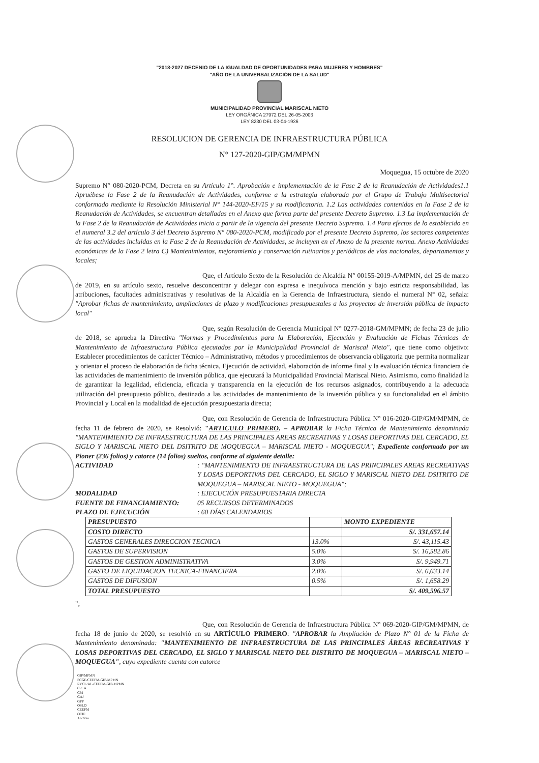"2018-2027 DECENIO DE LA IGUALDAD DE OPORTUNIDADES PARA MUJERES Y HOMBRES"
"AÑO DE LA UNIVERSALIZACIÓN DE LA SALUD"
MUNICIPALIDAD PROVINCIAL MARISCAL NIETO
LEY ORGÁNICA 27972 DEL 26-05-2003
LEY 8230 DEL 03-04-1936
RESOLUCION DE GERENCIA DE INFRAESTRUCTURA PÚBLICA
N° 127-2020-GIP/GM/MPMN
Moquegua, 15 octubre de 2020
Supremo N° 080-2020-PCM, Decreta en su Artículo 1°. Aprobación e implementación de la Fase 2 de la Reanudación de Actividades1.1 Apruébese la Fase 2 de la Reanudación de Actividades, conforme a la estrategia elaborada por el Grupo de Trabajo Multisectorial conformado mediante la Resolución Ministerial N° 144-2020-EF/15 y su modificatoria. 1.2 Las actividades contenidas en la Fase 2 de la Reanudación de Actividades, se encuentran detalladas en el Anexo que forma parte del presente Decreto Supremo. 1.3 La implementación de la Fase 2 de la Reanudación de Actividades inicia a partir de la vigencia del presente Decreto Supremo. 1.4 Para efectos de lo establecido en el numeral 3.2 del artículo 3 del Decreto Supremo N° 080-2020-PCM, modificado por el presente Decreto Supremo, los sectores competentes de las actividades incluidas en la Fase 2 de la Reanudación de Actividades, se incluyen en el Anexo de la presente norma. Anexo Actividades económicas de la Fase 2 letra C) Mantenimientos, mejoramiento y conservación rutinarios y periódicos de vías nacionales, departamentos y locales;
Que, el Artículo Sexto de la Resolución de Alcaldía N° 00155-2019-A/MPMN, del 25 de marzo de 2019, en su artículo sexto, resuelve desconcentrar y delegar con expresa e inequívoca mención y bajo estricta responsabilidad, las atribuciones, facultades administrativas y resolutivas de la Alcaldía en la Gerencia de Infraestructura, siendo el numeral N° 02, señala: "Aprobar fichas de mantenimiento, ampliaciones de plazo y modificaciones presupuestales a los proyectos de inversión pública de impacto local"
Que, según Resolución de Gerencia Municipal N° 0277-2018-GM/MPMN; de fecha 23 de julio de 2018, se aprueba la Directiva "Normas y Procedimientos para la Elaboración, Ejecución y Evaluación de Fichas Técnicas de Mantenimiento de Infraestructura Pública ejecutados por la Municipalidad Provincial de Mariscal Nieto", que tiene como objetivo: Establecer procedimientos de carácter Técnico – Administrativo, métodos y procedimientos de observancia obligatoria que permita normalizar y orientar el proceso de elaboración de ficha técnica, Ejecución de actividad, elaboración de informe final y la evaluación técnica financiera de las actividades de mantenimiento de inversión pública, que ejecutará la Municipalidad Provincial Mariscal Nieto. Asimismo, como finalidad la de garantizar la legalidad, eficiencia, eficacia y transparencia en la ejecución de los recursos asignados, contribuyendo a la adecuada utilización del presupuesto público, destinado a las actividades de mantenimiento de la inversión pública y su funcionalidad en el ámbito Provincial y Local en la modalidad de ejecución presupuestaria directa;
Que, con Resolución de Gerencia de Infraestructura Pública N° 016-2020-GIP/GM/MPMN, de fecha 11 de febrero de 2020, se Resolvió: "ARTICULO PRIMERO. – APROBAR la Ficha Técnica de Mantenimiento denominada "MANTENIMIENTO DE INFRAESTRUCTURA DE LAS PRINCIPALES AREAS RECREATIVAS Y LOSAS DEPORTIVAS DEL CERCADO, EL SIGLO Y MARISCAL NIETO DEL DSITRITO DE MOQUEGUA – MARISCAL NIETO - MOQUEGUA"; Expediente conformado por un Pioner (236 folios) y catorce (14 folios) sueltos, conforme al siguiente detalle:
ACTIVIDAD : "MANTENIMIENTO DE INFRAESTRUCTURA DE LAS PRINCIPALES AREAS RECREATIVAS Y LOSAS DEPORTIVAS DEL CERCADO, EL SIGLO Y MARISCAL NIETO DEL DSITRITO DE MOQUEGUA – MARISCAL NIETO - MOQUEGUA";
MODALIDAD : EJECUCIÓN PRESUPUESTARIA DIRECTA
FUENTE DE FINANCIAMIENTO: 05 RECURSOS DETERMINADOS
PLAZO DE EJECUCIÓN : 60 DÍAS CALENDARIOS
| PRESUPUESTO | | MONTO EXPEDIENTE |
| --- | --- | --- |
| COSTO DIRECTO | | S/. 331,657.14 |
| GASTOS GENERALES DIRECCION TECNICA | 13.0% | S/. 43,115.43 |
| GASTOS DE SUPERVISION | 5.0% | S/. 16,582.86 |
| GASTOS DE GESTION ADMINISTRATIVA | 3.0% | S/. 9,949.71 |
| GASTO DE LIQUIDACION TECNICA-FINANCIERA | 2.0% | S/. 6,633.14 |
| GASTOS DE DIFUSION | 0.5% | S/. 1,658.29 |
| TOTAL PRESUPUESTO | | S/. 409,596.57 |
";
Que, con Resolución de Gerencia de Infraestructura Pública N° 069-2020-GIP/GM/MPMN, de fecha 18 de junio de 2020, se resolvió en su ARTÍCULO PRIMERO: "APROBAR la Ampliación de Plazo N° 01 de la Ficha de Mantenimiento denominada: "MANTENIMIENTO DE INFRAESTRUCTURA DE LAS PRINCIPALES ÁREAS RECREATIVAS Y LOSAS DEPORTIVAS DEL CERCADO, EL SIGLO Y MARISCAL NIETO DEL DISTRITO DE MOQUEGUA – MARISCAL NIETO – MOQUEGUA", cuyo expediente cuenta con catorce
GIP/MPMN
PCGE/CEEFM-GIP-MPMN
RYCL/AL-CEEFM-GIP-MPMN
C.c. A
GM
GAJ
GPP
OSLO
CEEFM
OTIE
Archivo